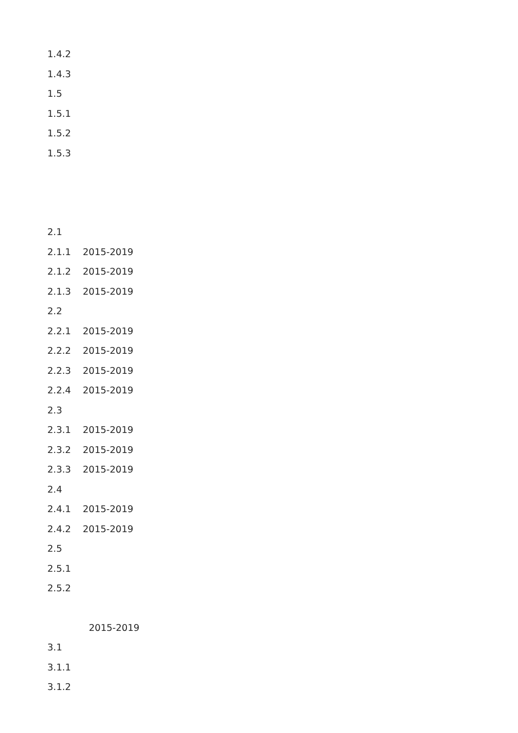1.4.2
1.4.3
1.5
1.5.1
1.5.2
1.5.3
2.1
2.1.1 2015-2019
2.1.2 2015-2019
2.1.3 2015-2019
2.2
2.2.1 2015-2019
2.2.2 2015-2019
2.2.3 2015-2019
2.2.4 2015-2019
2.3
2.3.1 2015-2019
2.3.2 2015-2019
2.3.3 2015-2019
2.4
2.4.1 2015-2019
2.4.2 2015-2019
2.5
2.5.1
2.5.2
2015-2019
3.1
3.1.1
3.1.2